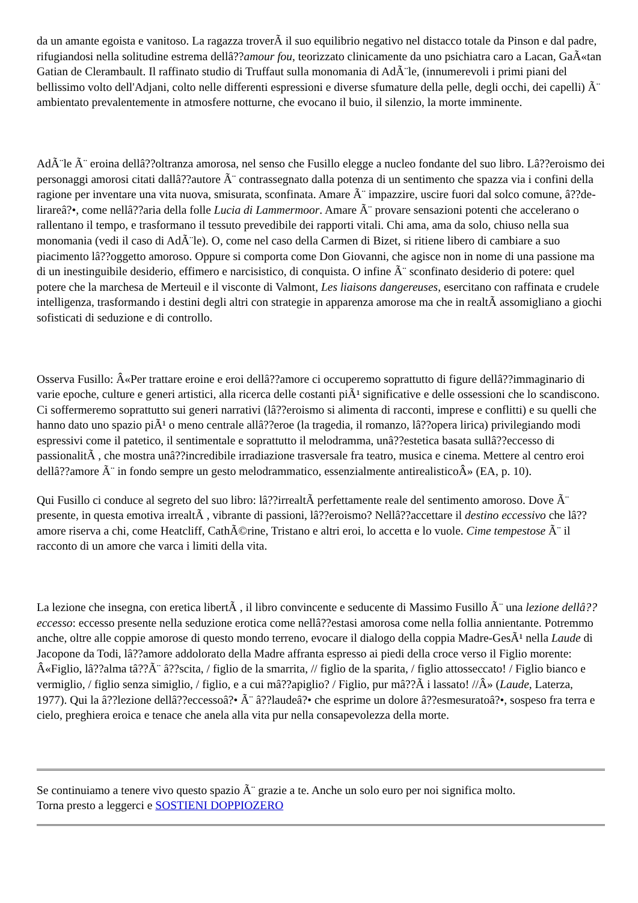da un amante egoista e vanitoso. La ragazza troverÃ il suo equilibrio negativo nel distacco totale da Pinson e dal padre, rifugiandosi nella solitudine estrema dellâ??amour fou, teorizzato clinicamente da uno psichiatra caro a Lacan, GaÃ«tan Gatian de Clerambault. Il raffinato studio di Truffaut sulla monomania di AdÃ¨le, (innumerevoli i primi piani del bellissimo volto dell'Adjani, colto nelle differenti espressioni e diverse sfumature della pelle, degli occhi, dei capelli) Ã¨ ambientato prevalentemente in atmosfere notturne, che evocano il buio, il silenzio, la morte imminente.
AdÃ¨le Ã¨ eroina dellâ??oltranza amorosa, nel senso che Fusillo elegge a nucleo fondante del suo libro. Lâ??eroismo dei personaggi amorosi citati dallâ??autore Ã¨ contrassegnato dalla potenza di un sentimento che spazza via i confini della ragione per inventare una vita nuova, smisurata, sconfinata. Amare Ã¨ impazzire, uscire fuori dal solco comune, â??de-lirareâ?•, come nellâ??aria della folle Lucia di Lammermoor. Amare Ã¨ provare sensazioni potenti che accelerano o rallentano il tempo, e trasformano il tessuto prevedibile dei rapporti vitali. Chi ama, ama da solo, chiuso nella sua monomania (vedi il caso di AdÃ¨le). O, come nel caso della Carmen di Bizet, si ritiene libero di cambiare a suo piacimento lâ??oggetto amoroso. Oppure si comporta come Don Giovanni, che agisce non in nome di una passione ma di un inestinguibile desiderio, effimero e narcisistico, di conquista. O infine Ã¨ sconfinato desiderio di potere: quel potere che la marchesa de Merteuil e il visconte di Valmont, Les liaisons dangereuses, esercitano con raffinata e crudele intelligenza, trasformando i destini degli altri con strategie in apparenza amorose ma che in realtÃ assomigliano a giochi sofisticati di seduzione e di controllo.
Osserva Fusillo: Â«Per trattare eroine e eroi dellâ??amore ci occuperemo soprattutto di figure dellâ??immaginario di varie epoche, culture e generi artistici, alla ricerca delle costanti piÃ¹ significative e delle ossessioni che lo scandiscono. Ci soffermeremo soprattutto sui generi narrativi (lâ??eroismo si alimenta di racconti, imprese e conflitti) e su quelli che hanno dato uno spazio piÃ¹ o meno centrale allâ??eroe (la tragedia, il romanzo, lâ??opera lirica) privilegiando modi espressivi come il patetico, il sentimentale e soprattutto il melodramma, unâ??estetica basata sullâ??eccesso di passionalitÃ , che mostra unâ??incredibile irradiazione trasversale fra teatro, musica e cinema. Mettere al centro eroi dellâ??amore Ã¨ in fondo sempre un gesto melodrammatico, essenzialmente antirealisticoÂ» (EA, p. 10).
Qui Fusillo ci conduce al segreto del suo libro: lâ??irrealtÃ perfettamente reale del sentimento amoroso. Dove Ã¨ presente, in questa emotiva irrealtÃ , vibrante di passioni, lâ??eroismo? Nellâ??accettare il destino eccessivo che lâ??amore riserva a chi, come Heatcliff, CathÃ©rine, Tristano e altri eroi, lo accetta e lo vuole. Cime tempestose Ã¨ il racconto di un amore che varca i limiti della vita.
La lezione che insegna, con eretica libertÃ , il libro convincente e seducente di Massimo Fusillo Ã¨ una lezione dellâ??eccesso: eccesso presente nella seduzione erotica come nellâ??estasi amorosa come nella follia annientante. Potremmo anche, oltre alle coppie amorose di questo mondo terreno, evocare il dialogo della coppia Madre-GesÃ¹ nella Laude di Jacopone da Todi, lâ??amore addolorato della Madre affranta espresso ai piedi della croce verso il Figlio morente: Â«Figlio, lâ??alma tâ??Ã¨ â??scita, / figlio de la smarrita, // figlio de la sparita, / figlio attosseccato! / Figlio bianco e vermiglio, / figlio senza simiglio, / figlio, e a cui mâ??apiglio? / Figlio, pur mâ??Ã i lassato! //Â» (Laude, Laterza, 1977). Qui la â??lezione dellâ??eccessoâ?• Ã¨ â??laudeâ?• che esprime un dolore â??esmesuratoâ?•, sospeso fra terra e cielo, preghiera eroica e tenace che anela alla vita pur nella consapevolezza della morte.
Se continuiamo a tenere vivo questo spazio Ã¨ grazie a te. Anche un solo euro per noi significa molto.
Torna presto a leggerci e SOSTIENI DOPPIOZERO